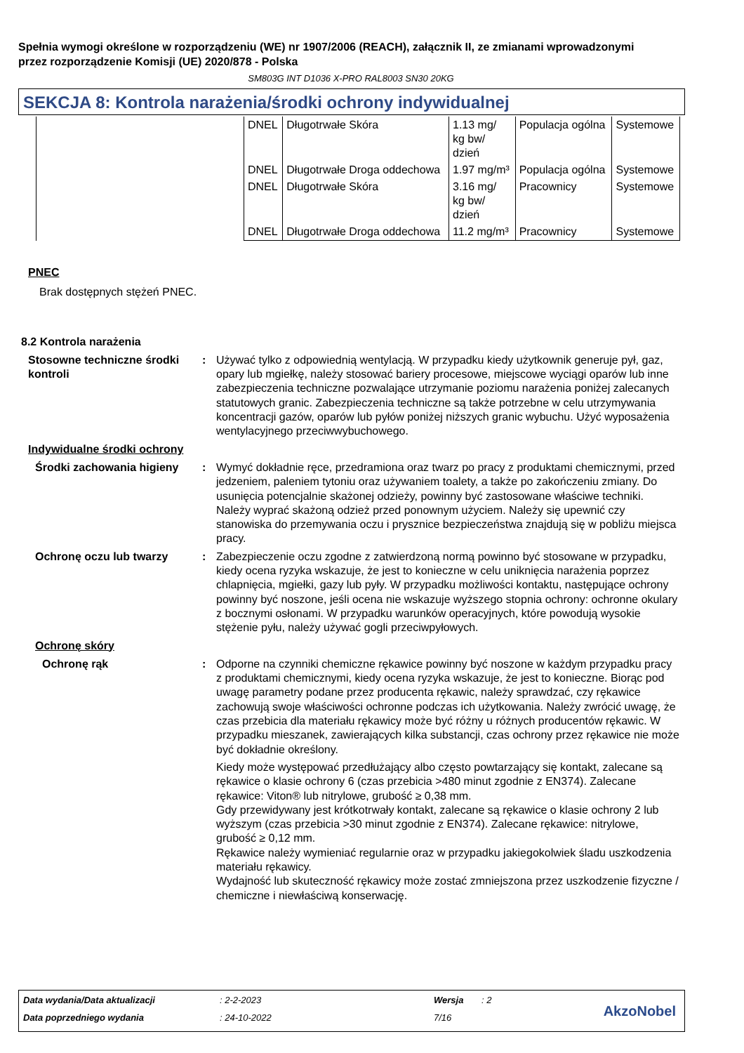Spełnia wymogi określone w rozporządzeniu (WE) nr 1907/2006 (REACH), załącznik II, ze zmianami wprowadzonymi przez rozporządzenie Komisji (UE) 2020/878 - Polska
SM803G INT D1036 X-PRO RAL8003 SN30 20KG
SEKCJA 8: Kontrola narażenia/środki ochrony indywidualnej
| | DNEL | Długotrwałe Skóra | 1.13 mg/ kg bw/ dzień | Populacja ogólna | Systemowe |
| | DNEL | Długotrwałe Droga oddechowa | 1.97 mg/m³ | Populacja ogólna | Systemowe |
| | DNEL | Długotrwałe Skóra | 3.16 mg/ kg bw/ dzień | Pracownicy | Systemowe |
| | DNEL | Długotrwałe Droga oddechowa | 11.2 mg/m³ | Pracownicy | Systemowe |
PNEC
Brak dostępnych stężeń PNEC.
8.2 Kontrola narażenia
Stosowne techniczne środki kontroli
: Używać tylko z odpowiednią wentylacją. W przypadku kiedy użytkownik generuje pył, gaz, opary lub mgiełkę, należy stosować bariery procesowe, miejscowe wyciągi oparów lub inne zabezpieczenia techniczne pozwalające utrzymanie poziomu narażenia poniżej zalecanych statutowych granic. Zabezpieczenia techniczne są także potrzebne w celu utrzymywania koncentracji gazów, oparów lub pyłów poniżej niższych granic wybuchu. Użyć wyposażenia wentylacyjnego przeciwwybuchowego.
Indywidualne środki ochrony
Środki zachowania higieny
: Wymyć dokładnie ręce, przedramiona oraz twarz po pracy z produktami chemicznymi, przed jedzeniem, paleniem tytoniu oraz używaniem toalety, a także po zakończeniu zmiany. Do usunięcia potencjalnie skażonej odzieży, powinny być zastosowane właściwe techniki. Należy wyprać skażoną odzież przed ponownym użyciem. Należy się upewnić czy stanowiska do przemywania oczu i prysznice bezpieczeństwa znajdują się w pobliżu miejsca pracy.
Ochronę oczu lub twarzy : Zabezpieczenie oczu zgodne z zatwierdzoną normą powinno być stosowane w przypadku, kiedy ocena ryzyka wskazuje, że jest to konieczne w celu uniknięcia narażenia poprzez chlapnięcia, mgiełki, gazy lub pyły. W przypadku możliwości kontaktu, następujące ochrony powinny być noszone, jeśli ocena nie wskazuje wyższego stopnia ochrony: ochronne okulary z bocznymi osłonami. W przypadku warunków operacyjnych, które powodują wysokie stężenie pyłu, należy używać gogli przeciwpyłowych.
Ochronę skóry
Ochronę rąk : Odporne na czynniki chemiczne rękawice powinny być noszone w każdym przypadku pracy z produktami chemicznymi, kiedy ocena ryzyka wskazuje, że jest to konieczne. Biorąc pod uwagę parametry podane przez producenta rękawic, należy sprawdzać, czy rękawice zachowują swoje właściwości ochronne podczas ich użytkowania. Należy zwrócić uwagę, że czas przebicia dla materiału rękawicy może być różny u różnych producentów rękawic. W przypadku mieszanek, zawierających kilka substancji, czas ochrony przez rękawice nie może być dokładnie określony.
Kiedy może występować przedłużający albo często powtarzający się kontakt, zalecane są rękawice o klasie ochrony 6 (czas przebicia >480 minut zgodnie z EN374). Zalecane rękawice: Viton® lub nitrylowe, grubość ≥ 0,38 mm.
Gdy przewidywany jest krótkotrwały kontakt, zalecane są rękawice o klasie ochrony 2 lub wyższym (czas przebicia >30 minut zgodnie z EN374). Zalecane rękawice: nitrylowe, grubość ≥ 0,12 mm.
Rękawice należy wymieniać regularnie oraz w przypadku jakiegokolwiek śladu uszkodzenia materiału rękawicy.
Wydajność lub skuteczność rękawicy może zostać zmniejszona przez uszkodzenie fizyczne / chemiczne i niewłaściwą konserwację.
Data wydania/Data aktualizacji: 2-2-2023 Wersja: 2
Data poprzedniego wydania: 24-10-2022 7/16
AkzoNobel